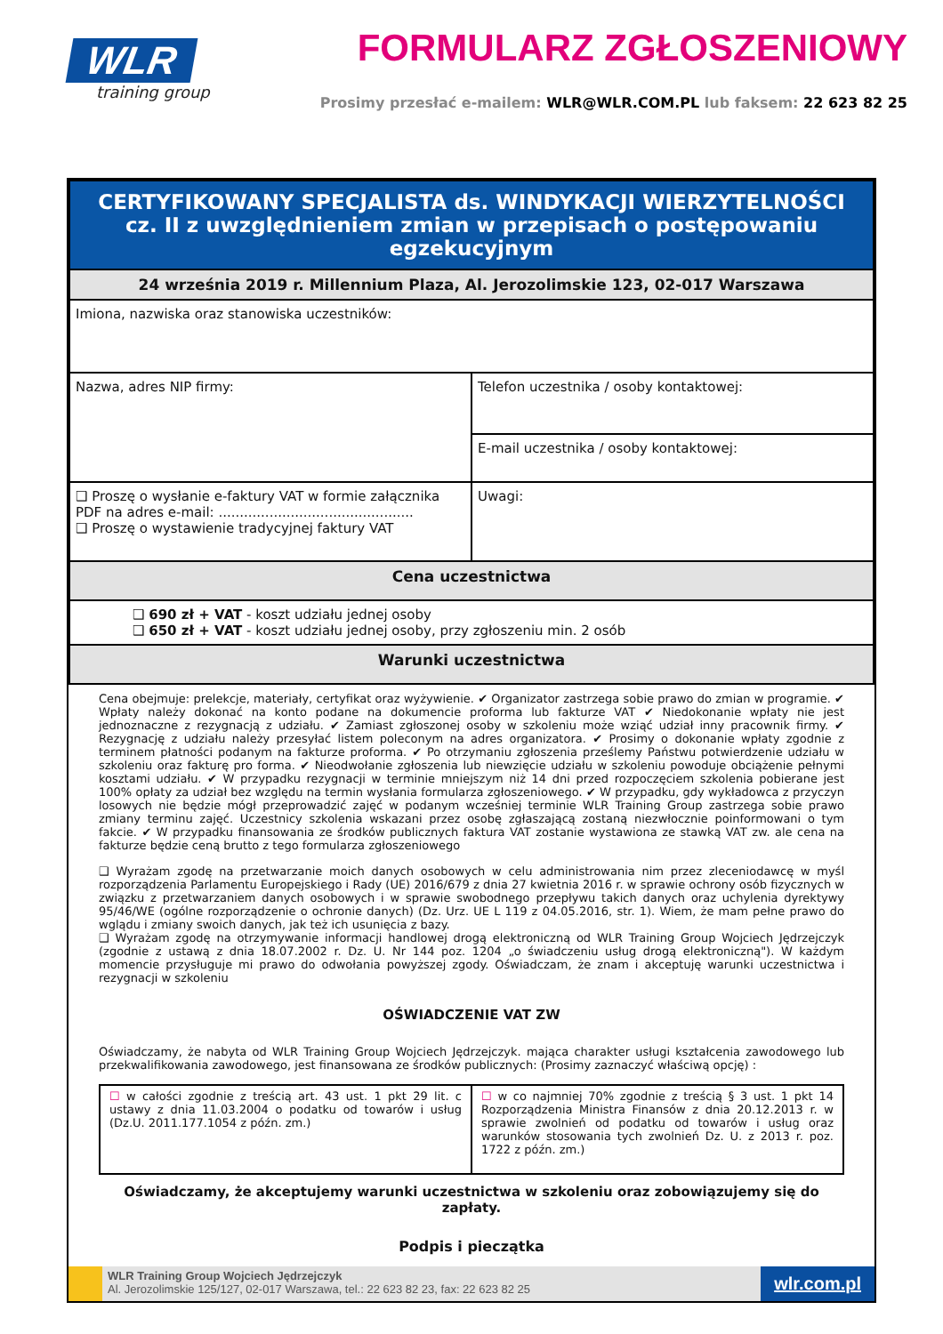WLR
training group
FORMULARZ ZGŁOSZENIOWY
Prosimy przesłać e-mailem: WLR@WLR.COM.PL lub faksem: 22 623 82 25
| CERTYFIKOWANY SPECJALISTA ds. WINDYKACJI WIERZYTELNOŚCI cz. II z uwzględnieniem zmian w przepisach o postępowaniu egzekucyjnym | |
| 24 września 2019 r. Millennium Plaza, Al. Jerozolimskie 123, 02-017 Warszawa | |
| Imiona, nazwiska oraz stanowiska uczestników: | |
| Nazwa, adres NIP firmy: | Telefon uczestnika / osoby kontaktowej: |
| | E-mail uczestnika / osoby kontaktowej: |
| ❑ Proszę o wysłanie e-faktury VAT w formie załącznika PDF na adres e-mail: .............................................. ❑ Proszę o wystawienie tradycyjnej faktury VAT | Uwagi: |
| Cena uczestnictwa | |
| ❑ 690 zł + VAT - koszt udziału jednej osoby ❑ 650 zł + VAT - koszt udziału jednej osoby, przy zgłoszeniu min. 2 osób | |
| Warunki uczestnictwa | |
| Cena obejmuje: prelekcje, materiały, certyfikat oraz wyżywienie. ✔ Organizator zastrzega sobie prawo do zmian w programie. ✔ Wpłaty należy dokonać na konto podane na dokumencie proforma lub fakturze VAT ✔ Niedokonanie wpłaty nie jest jednoznaczne z rezygnacją z udziału. ✔ Zamiast zgłoszonej osoby w szkoleniu może wziąć udział inny pracownik firmy. ✔ Rezygnację z udziału należy przesyłać listem poleconym na adres organizatora. ✔ Prosimy o dokonanie wpłaty zgodnie z terminem płatności podanym na fakturze proforma. ✔ Po otrzymaniu zgłoszenia prześlemy Państwu potwierdzenie udziału w szkoleniu oraz fakturę pro forma. ✔ Nieodwołanie zgłoszenia lub niewzięcie udziału w szkoleniu powoduje obciążenie pełnymi kosztami udziału. ✔ W przypadku rezygnacji w terminie mniejszym niż 14 dni przed rozpoczęciem szkolenia pobierane jest 100% opłaty za udział bez względu na termin wysłania formularza zgłoszeniowego. ✔ W przypadku, gdy wykładowca z przyczyn losowych nie będzie mógł przeprowadzić zajęć w podanym wcześniej terminie WLR Training Group zastrzega sobie prawo zmiany terminu zajęć. Uczestnicy szkolenia wskazani przez osobę zgłaszającą zostaną niezwłocznie poinformowani o tym fakcie. ✔ W przypadku finansowania ze środków publicznych faktura VAT zostanie wystawiona ze stawką VAT zw. ale cena na fakturze będzie ceną brutto z tego formularza zgłoszeniowego ❑ Wyrażam zgodę na przetwarzanie moich danych osobowych w celu administrowania nim przez zleceniodawcę w myśl rozporządzenia Parlamentu Europejskiego i Rady (UE) 2016/679 z dnia 27 kwietnia 2016 r. w sprawie ochrony osób fizycznych w związku z przetwarzaniem danych osobowych i w sprawie swobodnego przepływu takich danych oraz uchylenia dyrektywy 95/46/WE (ogólne rozporządzenie o ochronie danych) (Dz. Urz. UE L 119 z 04.05.2016, str. 1). Wiem, że mam pełne prawo do wglądu i zmiany swoich danych, jak też ich usunięcia z bazy. ❑ Wyrażam zgodę na otrzymywanie informacji handlowej drogą elektroniczną od WLR Training Group Wojciech Jędrzejczyk (zgodnie z ustawą z dnia 18.07.2002 r. Dz. U. Nr 144 poz. 1204 „o świadczeniu usług drogą elektroniczną"). W każdym momencie przysługuje mi prawo do odwołania powyższej zgody. Oświadczam, że znam i akceptuję warunki uczestnictwa i rezygnacji w szkoleniu OŚWIADCZENIE VAT ZW Oświadczamy, że nabyta od WLR Training Group Wojciech Jędrzejczyk. mająca charakter usługi kształcenia zawodowego lub przekwalifikowania zawodowego, jest finansowana ze środków publicznych: (Prosimy zaznaczyć właściwą opcję) : / ☐ w całości zgodnie z treścią art. 43 ust. 1 pkt 29 lit. c ustawy z dnia 11.03.2004 o podatku od towarów i usług (Dz.U. 2011.177.1054 z późn. zm.) / ☐ w co najmniej 70% zgodnie z treścią § 3 ust. 1 pkt 14 Rozporządzenia Ministra Finansów z dnia 20.12.2013 r. w sprawie zwolnień od podatku od towarów i usług oraz warunków stosowania tych zwolnień Dz. U. z 2013 r. poz. 1722 z późn. zm.) / Oświadczamy, że akceptujemy warunki uczestnictwa w szkoleniu oraz zobowiązujemy się do zapłaty. Podpis i pieczątka | |
WLR Training Group Wojciech Jędrzejczyk
Al. Jerozolimskie 125/127, 02-017 Warszawa, tel.: 22 623 82 23, fax: 22 623 82 25
wlr.com.pl